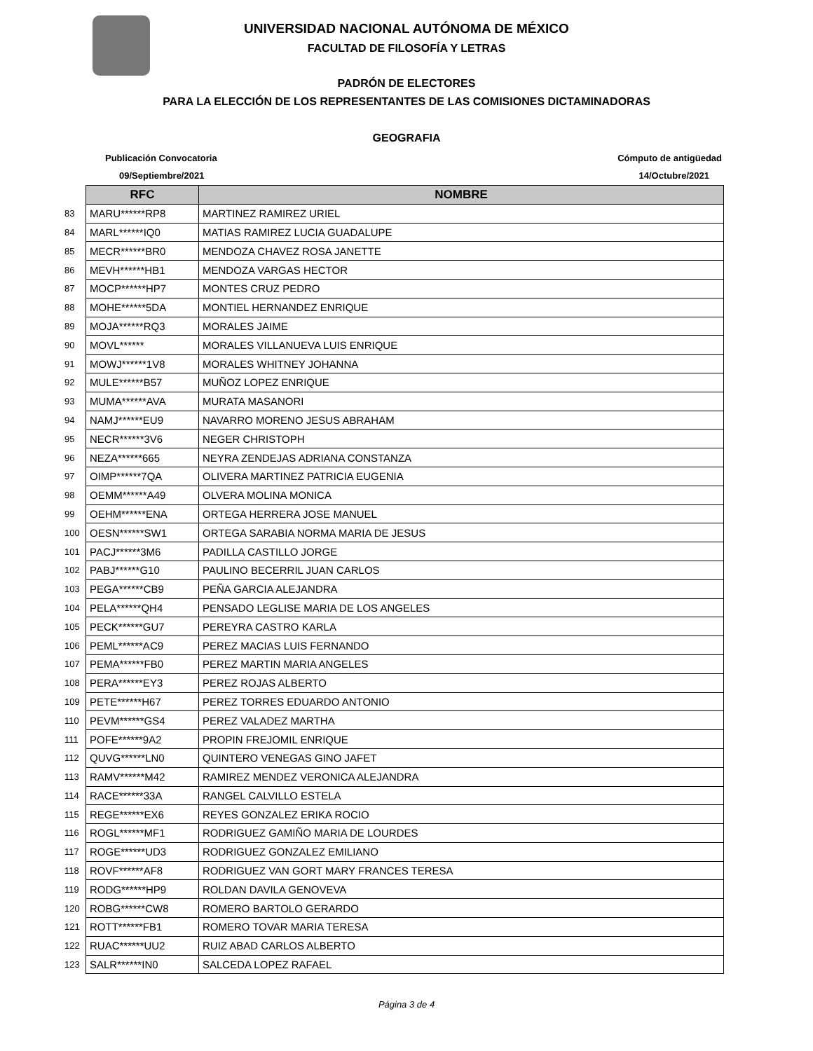UNIVERSIDAD NACIONAL AUTÓNOMA DE MÉXICO
FACULTAD DE FILOSOFÍA Y LETRAS
PADRÓN DE ELECTORES
PARA LA ELECCIÓN DE LOS REPRESENTANTES DE LAS COMISIONES DICTAMINADORAS
GEOGRAFIA
Publicación Convocatoria Cómputo de antigüedad
09/Septiembre/2021 14/Octubre/2021
| | RFC | NOMBRE |
| 83 | MARU******RP8 | MARTINEZ RAMIREZ URIEL |
| 84 | MARL******IQ0 | MATIAS RAMIREZ LUCIA GUADALUPE |
| 85 | MECR******BR0 | MENDOZA CHAVEZ ROSA JANETTE |
| 86 | MEVH******HB1 | MENDOZA VARGAS HECTOR |
| 87 | MOCP******HP7 | MONTES CRUZ PEDRO |
| 88 | MOHE******5DA | MONTIEL HERNANDEZ ENRIQUE |
| 89 | MOJA******RQ3 | MORALES JAIME |
| 90 | MOVL****** | MORALES VILLANUEVA LUIS ENRIQUE |
| 91 | MOWJ******1V8 | MORALES WHITNEY JOHANNA |
| 92 | MULE******B57 | MUÑOZ LOPEZ ENRIQUE |
| 93 | MUMA******AVA | MURATA MASANORI |
| 94 | NAMJ******EU9 | NAVARRO MORENO JESUS ABRAHAM |
| 95 | NECR******3V6 | NEGER CHRISTOPH |
| 96 | NEZA******665 | NEYRA ZENDEJAS ADRIANA CONSTANZA |
| 97 | OIMP******7QA | OLIVERA MARTINEZ PATRICIA EUGENIA |
| 98 | OEMM******A49 | OLVERA MOLINA MONICA |
| 99 | OEHM******ENA | ORTEGA HERRERA JOSE MANUEL |
| 100 | OESN******SW1 | ORTEGA SARABIA NORMA MARIA DE JESUS |
| 101 | PACJ******3M6 | PADILLA CASTILLO JORGE |
| 102 | PABJ******G10 | PAULINO BECERRIL JUAN CARLOS |
| 103 | PEGA******CB9 | PEÑA GARCIA ALEJANDRA |
| 104 | PELA******QH4 | PENSADO LEGLISE MARIA DE LOS ANGELES |
| 105 | PECK******GU7 | PEREYRA CASTRO KARLA |
| 106 | PEML******AC9 | PEREZ MACIAS LUIS FERNANDO |
| 107 | PEMA******FB0 | PEREZ MARTIN MARIA ANGELES |
| 108 | PERA******EY3 | PEREZ ROJAS ALBERTO |
| 109 | PETE******H67 | PEREZ TORRES EDUARDO ANTONIO |
| 110 | PEVM******GS4 | PEREZ VALADEZ MARTHA |
| 111 | POFE******9A2 | PROPIN FREJOMIL ENRIQUE |
| 112 | QUVG******LN0 | QUINTERO VENEGAS GINO JAFET |
| 113 | RAMV******M42 | RAMIREZ MENDEZ VERONICA ALEJANDRA |
| 114 | RACE******33A | RANGEL CALVILLO ESTELA |
| 115 | REGE******EX6 | REYES GONZALEZ ERIKA ROCIO |
| 116 | ROGL******MF1 | RODRIGUEZ GAMIÑO MARIA DE LOURDES |
| 117 | ROGE******UD3 | RODRIGUEZ GONZALEZ EMILIANO |
| 118 | ROVF******AF8 | RODRIGUEZ VAN GORT MARY FRANCES TERESA |
| 119 | RODG******HP9 | ROLDAN DAVILA GENOVEVA |
| 120 | ROBG******CW8 | ROMERO BARTOLO GERARDO |
| 121 | ROTT******FB1 | ROMERO TOVAR MARIA TERESA |
| 122 | RUAC******UU2 | RUIZ ABAD CARLOS ALBERTO |
| 123 | SALR******IN0 | SALCEDA LOPEZ RAFAEL |
Página 3 de 4